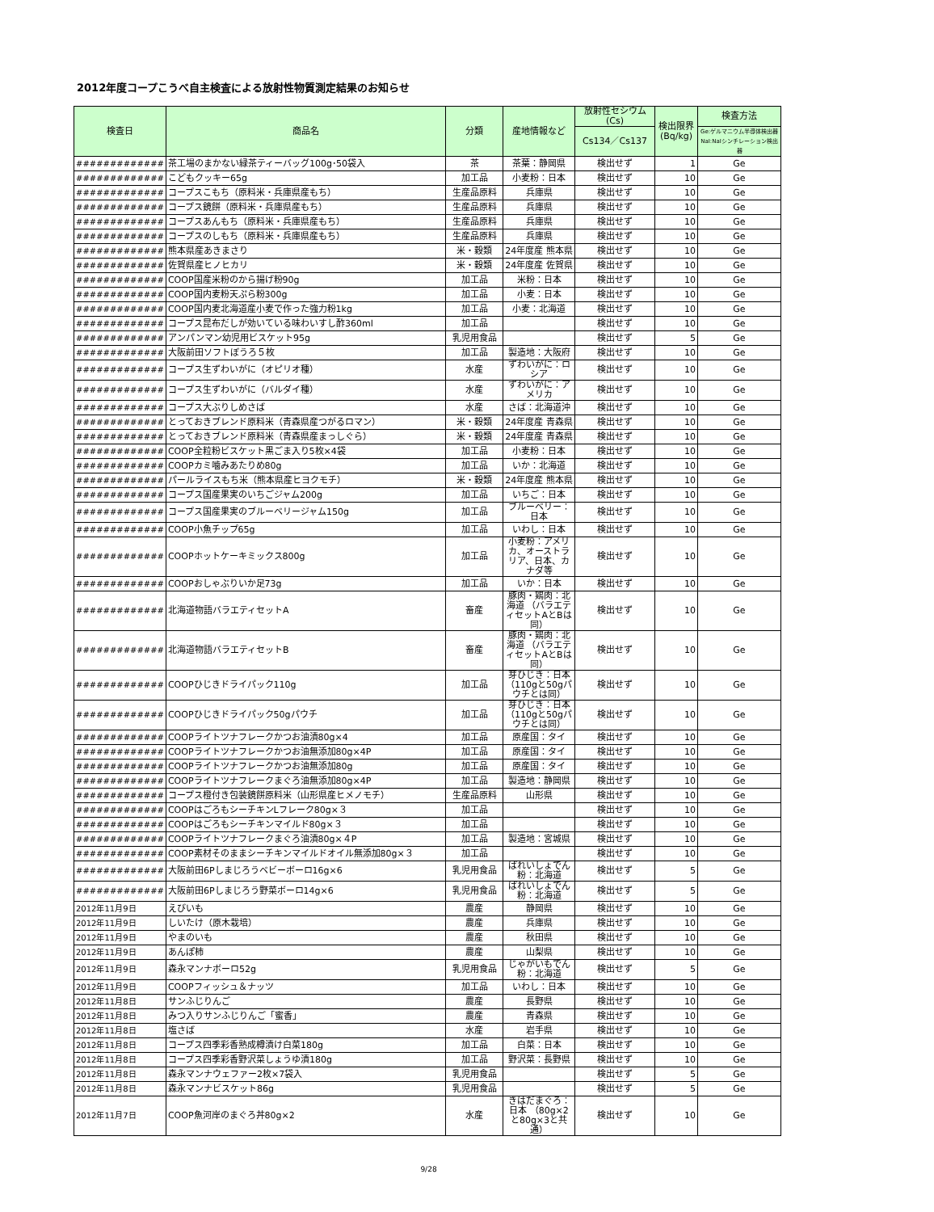2012年度コープこうべ自主検査による放射性物質測定結果のお知らせ
| 検査日 | 商品名 | 分類 | 産地情報など | 放射性セシウム(Cs) | 検出限界(Bq/kg) | 検査方法 |
| --- | --- | --- | --- | --- | --- | --- |
| | | | | Cs134／Cs137 | | Ge:ゲルマニウム半導体検出器NaI:NaIシンチレーション検出器 |
| ############# | 茶工場のまかない緑茶ティーバッグ100g･50袋入 | 茶 | 茶葉：静岡県 | 検出せず | 1 | Ge |
| ############# | こどもクッキー65g | 加工品 | 小麦粉：日本 | 検出せず | 10 | Ge |
| ############# | コープスこもち（原料米・兵庫県産もち） | 生産品原料 | 兵庫県 | 検出せず | 10 | Ge |
| ############# | コープス鏡餅（原料米・兵庫県産もち） | 生産品原料 | 兵庫県 | 検出せず | 10 | Ge |
| ############# | コープスあんもち（原料米・兵庫県産もち） | 生産品原料 | 兵庫県 | 検出せず | 10 | Ge |
| ############# | コープスのしもち（原料米・兵庫県産もち） | 生産品原料 | 兵庫県 | 検出せず | 10 | Ge |
| ############# | 熊本県産あきまさり | 米・穀類 | 24年度産 熊本県 | 検出せず | 10 | Ge |
| ############# | 佐賀県産ヒノヒカリ | 米・穀類 | 24年度産 佐賀県 | 検出せず | 10 | Ge |
| ############# | COOP国産米粉のから揚げ粉90g | 加工品 | 米粉：日本 | 検出せず | 10 | Ge |
| ############# | COOP国内麦粉天ぷら粉300g | 加工品 | 小麦：日本 | 検出せず | 10 | Ge |
| ############# | COOP国内麦北海道産小麦で作った強力粉1kg | 加工品 | 小麦：北海道 | 検出せず | 10 | Ge |
| ############# | コープス昆布だしが効いている味わいすし酢360ml | 加工品 | | 検出せず | 10 | Ge |
| ############# | アンパンマン幼児用ビスケット95g | 乳児用食品 | | 検出せず | 5 | Ge |
| ############# | 大阪前田ソフトぼうろ５枚 | 加工品 | 製造地：大阪府 | 検出せず | 10 | Ge |
| ############# | コープス生ずわいがに（オピリオ種） | 水産 | ずわいがに：ロシア | 検出せず | 10 | Ge |
| ############# | コープス生ずわいがに（バルダイ種） | 水産 | ずわいがに：アメリカ | 検出せず | 10 | Ge |
| ############# | コープス大ぶりしめさば | 水産 | さば：北海道沖 | 検出せず | 10 | Ge |
| ############# | とっておきブレンド原料米（青森県産つがるロマン） | 米・穀類 | 24年度産 青森県 | 検出せず | 10 | Ge |
| ############# | とっておきブレンド原料米（青森県産まっしぐら） | 米・穀類 | 24年度産 青森県 | 検出せず | 10 | Ge |
| ############# | COOP全粒粉ビスケット黒ごま入り5枚×4袋 | 加工品 | 小麦粉：日本 | 検出せず | 10 | Ge |
| ############# | COOPカミ噛みあたりめ80g | 加工品 | いか：北海道 | 検出せず | 10 | Ge |
| ############# | パールライスもち米（熊本県産ヒヨクモチ） | 米・穀類 | 24年度産 熊本県 | 検出せず | 10 | Ge |
| ############# | コープス国産果実のいちごジャム200g | 加工品 | いちご：日本 | 検出せず | 10 | Ge |
| ############# | コープス国産果実のブルーベリージャム150g | 加工品 | ブルーベリー：日本 | 検出せず | 10 | Ge |
| ############# | COOP小魚チップ65g | 加工品 | いわし：日本 | 検出せず | 10 | Ge |
| ############# | COOPホットケーキミックス800g | 加工品 | 小麦粉：アメリカ、オーストラリア、日本、カナダ等 | 検出せず | 10 | Ge |
| ############# | COOPおしゃぶりいか足73g | 加工品 | いか：日本 | 検出せず | 10 | Ge |
| ############# | 北海道物語バラエティセットA | 畜産 | 豚肉・鶏肉：北海道 （バラエティセットAとBは同） | 検出せず | 10 | Ge |
| ############# | 北海道物語バラエティセットB | 畜産 | 豚肉・鶏肉：北海道 （バラエティセットAとBは同） | 検出せず | 10 | Ge |
| ############# | COOPひじきドライパック110g | 加工品 | 芽ひじき：日本（110gと50gパウチとは同） | 検出せず | 10 | Ge |
| ############# | COOPひじきドライパック50gパウチ | 加工品 | 芽ひじき：日本（110gと50gパウチとは同） | 検出せず | 10 | Ge |
| ############# | COOPライトツナフレークかつお油漬80g×4 | 加工品 | 原産国：タイ | 検出せず | 10 | Ge |
| ############# | COOPライトツナフレークかつお油無添加80g×4P | 加工品 | 原産国：タイ | 検出せず | 10 | Ge |
| ############# | COOPライトツナフレークかつお油無添加80g | 加工品 | 原産国：タイ | 検出せず | 10 | Ge |
| ############# | COOPライトツナフレークまぐろ油無添加80g×4P | 加工品 | 製造地：静岡県 | 検出せず | 10 | Ge |
| ############# | コープス橙付き包装鏡餅原料米（山形県産ヒメノモチ） | 生産品原料 | 山形県 | 検出せず | 10 | Ge |
| ############# | COOPはごろもシーチキンLフレーク80g×３ | 加工品 | | 検出せず | 10 | Ge |
| ############# | COOPはごろもシーチキンマイルド80g×３ | 加工品 | | 検出せず | 10 | Ge |
| ############# | COOPライトツナフレークまぐろ油漬80g×４P | 加工品 | 製造地：宮城県 | 検出せず | 10 | Ge |
| ############# | COOP素材そのままシーチキンマイルドオイル無添加80g×３ | 加工品 | | 検出せず | 10 | Ge |
| ############# | 大阪前田6Pしまじろうベビーボーロ16g×6 | 乳児用食品 | ばれいしょでん粉：北海道 | 検出せず | 5 | Ge |
| ############# | 大阪前田6Pしまじろう野菜ボーロ14g×6 | 乳児用食品 | ばれいしょでん粉：北海道 | 検出せず | 5 | Ge |
| 2012年11月9日 | えびいも | 農産 | 静岡県 | 検出せず | 10 | Ge |
| 2012年11月9日 | しいたけ（原木栽培） | 農産 | 兵庫県 | 検出せず | 10 | Ge |
| 2012年11月9日 | やまのいも | 農産 | 秋田県 | 検出せず | 10 | Ge |
| 2012年11月9日 | あんぽ柿 | 農産 | 山梨県 | 検出せず | 10 | Ge |
| 2012年11月9日 | 森永マンナボーロ52g | 乳児用食品 | じゃがいもでん粉：北海道 | 検出せず | 5 | Ge |
| 2012年11月9日 | COOPフィッシュ＆ナッツ | 加工品 | いわし：日本 | 検出せず | 10 | Ge |
| 2012年11月8日 | サンふじりんご | 農産 | 長野県 | 検出せず | 10 | Ge |
| 2012年11月8日 | みつ入りサンふじりんご「蜜香」 | 農産 | 青森県 | 検出せず | 10 | Ge |
| 2012年11月8日 | 塩さば | 水産 | 岩手県 | 検出せず | 10 | Ge |
| 2012年11月8日 | コープス四季彩香熟成樽漬け白菜180g | 加工品 | 白菜：日本 | 検出せず | 10 | Ge |
| 2012年11月8日 | コープス四季彩香野沢菜しょうゆ漬180g | 加工品 | 野沢菜：長野県 | 検出せず | 10 | Ge |
| 2012年11月8日 | 森永マンナウェファー2枚×7袋入 | 乳児用食品 | | 検出せず | 5 | Ge |
| 2012年11月8日 | 森永マンナビスケット86g | 乳児用食品 | | 検出せず | 5 | Ge |
| 2012年11月7日 | COOP魚河岸のまぐろ丼80g×2 | 水産 | きはだまぐろ：日本 （80g×2と80g×3と共通） | 検出せず | 10 | Ge |
9/28